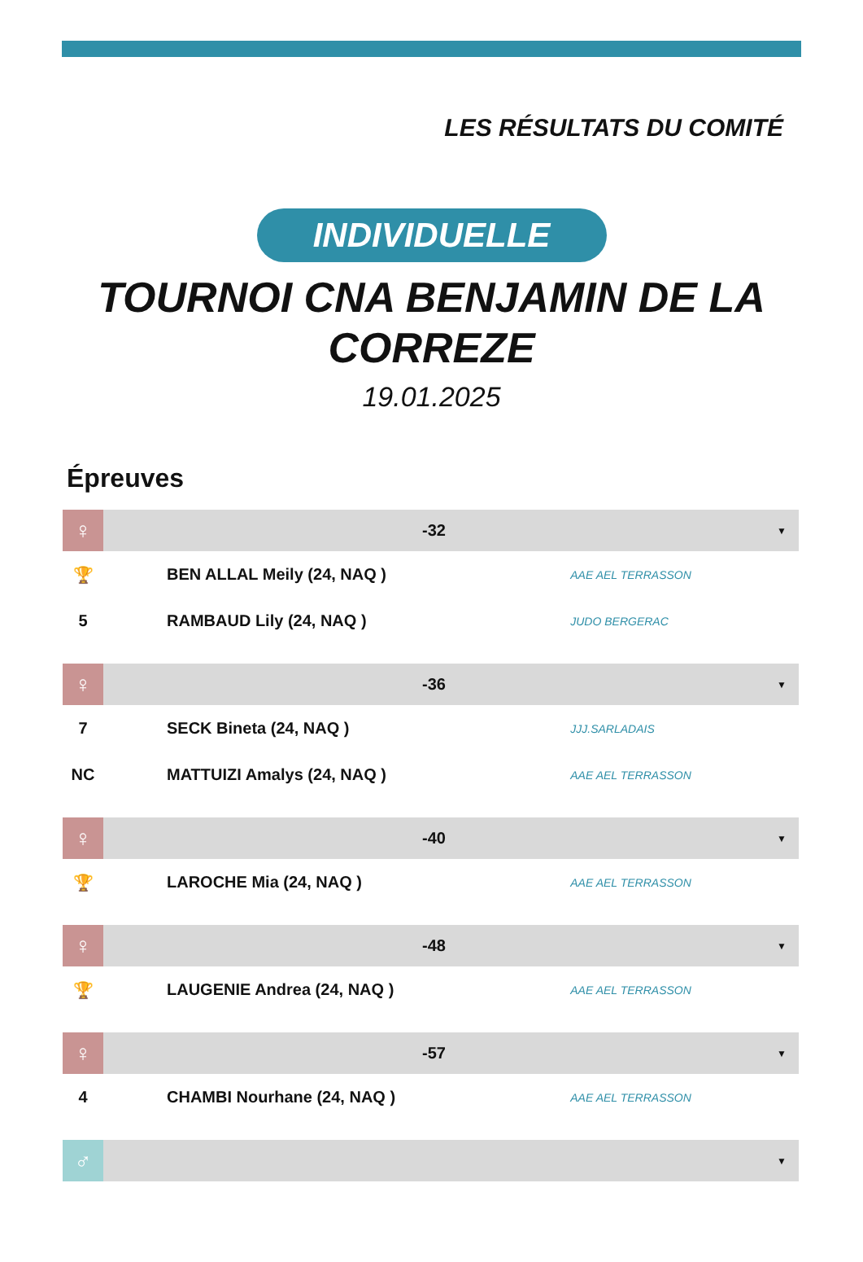LES RÉSULTATS DU COMITÉ
INDIVIDUELLE
TOURNOI CNA BENJAMIN DE LA CORREZE
19.01.2025
Épreuves
| ♀ | -32 | | ▼ |
| 🏆 | BEN ALLAL Meily (24, NAQ ) | AAE AEL TERRASSON | |
| 5 | RAMBAUD Lily (24, NAQ ) | JUDO BERGERAC | |
| ♀ | -36 | | ▼ |
| 7 | SECK Bineta (24, NAQ ) | JJJ.SARLADAIS | |
| NC | MATTUIZI Amalys (24, NAQ ) | AAE AEL TERRASSON | |
| ♀ | -40 | | ▼ |
| 🏆 | LAROCHE Mia (24, NAQ ) | AAE AEL TERRASSON | |
| ♀ | -48 | | ▼ |
| 🏆 | LAUGENIE Andrea (24, NAQ ) | AAE AEL TERRASSON | |
| ♀ | -57 | | ▼ |
| 4 | CHAMBI Nourhane (24, NAQ ) | AAE AEL TERRASSON | |
| ♂ | | | ▼ |